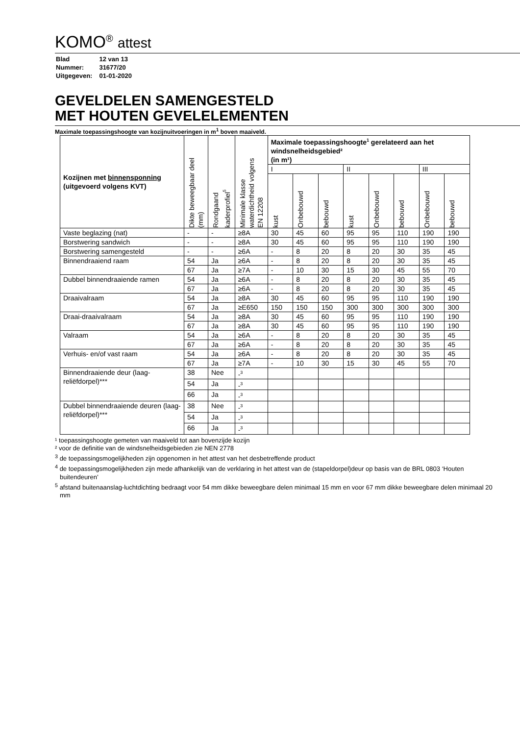KOMO<sup>®</sup> attest
| Blad | 12 van 13 |
| Nummer: | 31677/20 |
| Uitgegeven: | 01-01-2020 |
GEVELDELEN SAMENGESTELD
MET HOUTEN GEVELELEMENTEN
Maximale toepassingshoogte van kozijnuitvoeringen in m<sup>1</sup> boven maaiveld.
| Kozijnen met binnensponning (uitgevoerd volgens KVT) | Dikte beweegbaar deel (mm) | Rondgaand kaderprofiel<sup>5</sup> | Minimale klasse waterdichtheid volgens EN 12208 | Maximale toepassingshoogte<sup>1</sup> gerelateerd aan het windsnelheidsgebied² (in m¹) | | | | | | | |
| --- | --- | --- | --- | --- | --- | --- | --- | --- | --- | --- | --- |
| | | | | I | | | II | | | III | |
| | | | | kust | Onbebouwd | bebouwd | kust | Onbebouwd | bebouwd | Onbebouwd | bebouwd |
| Vaste beglazing (nat) | - | - | ≥8A | 30 | 45 | 60 | 95 | 95 | 110 | 190 | 190 |
| Borstwering sandwich | - | - | ≥8A | 30 | 45 | 60 | 95 | 95 | 110 | 190 | 190 |
| Borstwering samengesteld | - | - | ≥6A | - | 8 | 20 | 8 | 20 | 30 | 35 | 45 |
| Binnendraaiend raam | 54 | Ja | ≥6A | - | 8 | 20 | 8 | 20 | 30 | 35 | 45 |
| | 67 | Ja | ≥7A | - | 10 | 30 | 15 | 30 | 45 | 55 | 70 |
| Dubbel binnendraaiende ramen | 54 | Ja | ≥6A | - | 8 | 20 | 8 | 20 | 30 | 35 | 45 |
| | 67 | Ja | ≥6A | - | 8 | 20 | 8 | 20 | 30 | 35 | 45 |
| Draaivalraam | 54 | Ja | ≥8A | 30 | 45 | 60 | 95 | 95 | 110 | 190 | 190 |
| | 67 | Ja | ≥E650 | 150 | 150 | 150 | 300 | 300 | 300 | 300 | 300 |
| Draai-draaivalraam | 54 | Ja | ≥8A | 30 | 45 | 60 | 95 | 95 | 110 | 190 | 190 |
| | 67 | Ja | ≥8A | 30 | 45 | 60 | 95 | 95 | 110 | 190 | 190 |
| Valraam | 54 | Ja | ≥6A | - | 8 | 20 | 8 | 20 | 30 | 35 | 45 |
| | 67 | Ja | ≥6A | - | 8 | 20 | 8 | 20 | 30 | 35 | 45 |
| Verhuis- en/of vast raam | 54 | Ja | ≥6A | - | 8 | 20 | 8 | 20 | 30 | 35 | 45 |
| | 67 | Ja | ≥7A | - | 10 | 30 | 15 | 30 | 45 | 55 | 70 |
| Binnendraaiende deur (laag-reliëfdorpel)*** | 38 | Nee | -<sup>3</sup> | | | | | | | | |
| | 54 | Ja | -<sup>3</sup> | | | | | | | | |
| | 66 | Ja | -<sup>3</sup> | | | | | | | | |
| Dubbel binnendraaiende deuren (laag-reliëfdorpel)*** | 38 | Nee | -<sup>3</sup> | | | | | | | | |
| | 54 | Ja | -<sup>3</sup> | | | | | | | | |
| | 66 | Ja | -<sup>3</sup> | | | | | | | | |
¹ toepassingshoogte gemeten van maaiveld tot aan bovenzijde kozijn
² voor de definitie van de windsnelheidsgebieden zie NEN 2778
<sup>3</sup> de toepassingsmogelijkheden zijn opgenomen in het attest van het desbetreffende product
<sup>4</sup> de toepassingsmogelijkheden zijn mede afhankelijk van de verklaring in het attest van de (stapeldorpel)deur op basis van de BRL 0803 ‘Houten buitendeuren’
<sup>5</sup> afstand buitenaanslag-luchtdichting bedraagt voor 54 mm dikke beweegbare delen minimaal 15 mm en voor 67 mm dikke beweegbare delen minimaal 20 mm